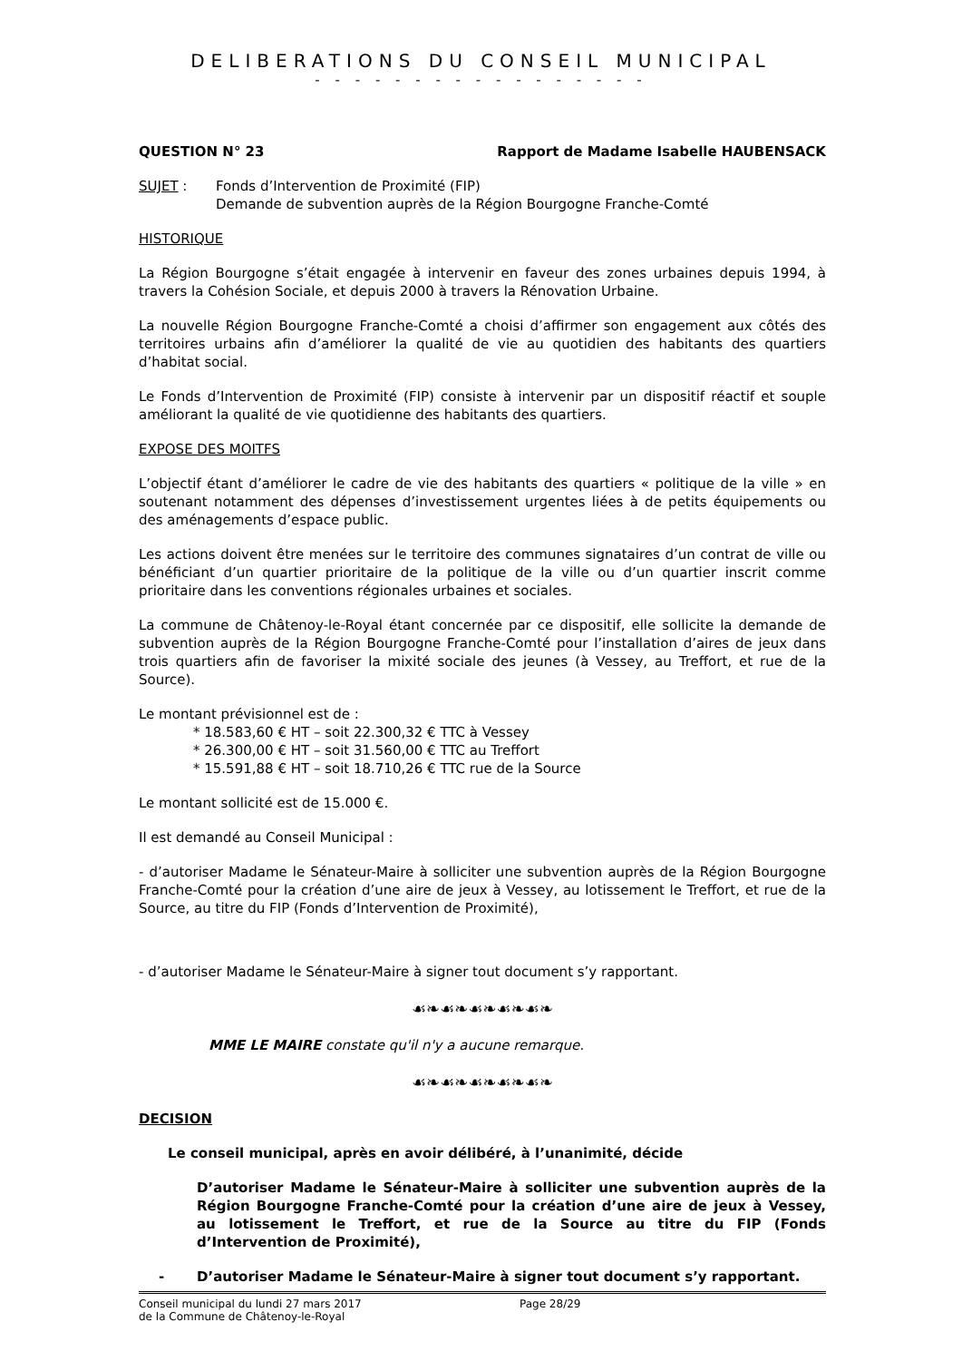DELIBERATIONS DU CONSEIL MUNICIPAL
- - - - - - - - - - - - - - - - -
QUESTION N° 23 Rapport de Madame Isabelle HAUBENSACK
SUJET : Fonds d’Intervention de Proximité (FIP)
Demande de subvention auprès de la Région Bourgogne Franche-Comté
HISTORIQUE
La Région Bourgogne s’était engagée à intervenir en faveur des zones urbaines depuis 1994, à travers la Cohésion Sociale, et depuis 2000 à travers la Rénovation Urbaine.
La nouvelle Région Bourgogne Franche-Comté a choisi d’affirmer son engagement aux côtés des territoires urbains afin d’améliorer la qualité de vie au quotidien des habitants des quartiers d’habitat social.
Le Fonds d’Intervention de Proximité (FIP) consiste à intervenir par un dispositif réactif et souple améliorant la qualité de vie quotidienne des habitants des quartiers.
EXPOSE DES MOITFS
L’objectif étant d’améliorer le cadre de vie des habitants des quartiers « politique de la ville » en soutenant notamment des dépenses d’investissement urgentes liées à de petits équipements ou des aménagements d’espace public.
Les actions doivent être menées sur le territoire des communes signataires d’un contrat de ville ou bénéficiant d’un quartier prioritaire de la politique de la ville ou d’un quartier inscrit comme prioritaire dans les conventions régionales urbaines et sociales.
La commune de Châtenoy-le-Royal étant concernée par ce dispositif, elle sollicite la demande de subvention auprès de la Région Bourgogne Franche-Comté pour l’installation d’aires de jeux dans trois quartiers afin de favoriser la mixité sociale des jeunes (à Vessey, au Treffort, et rue de la Source).
Le montant prévisionnel est de :
* 18.583,60 € HT – soit 22.300,32 € TTC à Vessey
* 26.300,00 € HT – soit 31.560,00 € TTC au Treffort
* 15.591,88 € HT – soit 18.710,26 € TTC rue de la Source
Le montant sollicité est de 15.000 €.
Il est demandé au Conseil Municipal :
- d’autoriser Madame le Sénateur-Maire à solliciter une subvention auprès de la Région Bourgogne Franche-Comté pour la création d’une aire de jeux à Vessey, au lotissement le Treffort, et rue de la Source, au titre du FIP (Fonds d’Intervention de Proximité),
- d’autoriser Madame le Sénateur-Maire à signer tout document s’y rapportant.
☙❧☙❧☙❧☙❧☙❧
MME LE MAIRE constate qu'il n'y a aucune remarque.
☙❧☙❧☙❧☙❧☙❧
DECISION
Le conseil municipal, après en avoir délibéré, à l’unanimité, décide
D’autoriser Madame le Sénateur-Maire à solliciter une subvention auprès de la Région Bourgogne Franche-Comté pour la création d’une aire de jeux à Vessey, au lotissement le Treffort, et rue de la Source au titre du FIP (Fonds d’Intervention de Proximité),
- D’autoriser Madame le Sénateur-Maire à signer tout document s’y rapportant.
Conseil municipal du lundi 27 mars 2017
de la Commune de Châtenoy-le-Royal Page 28/29